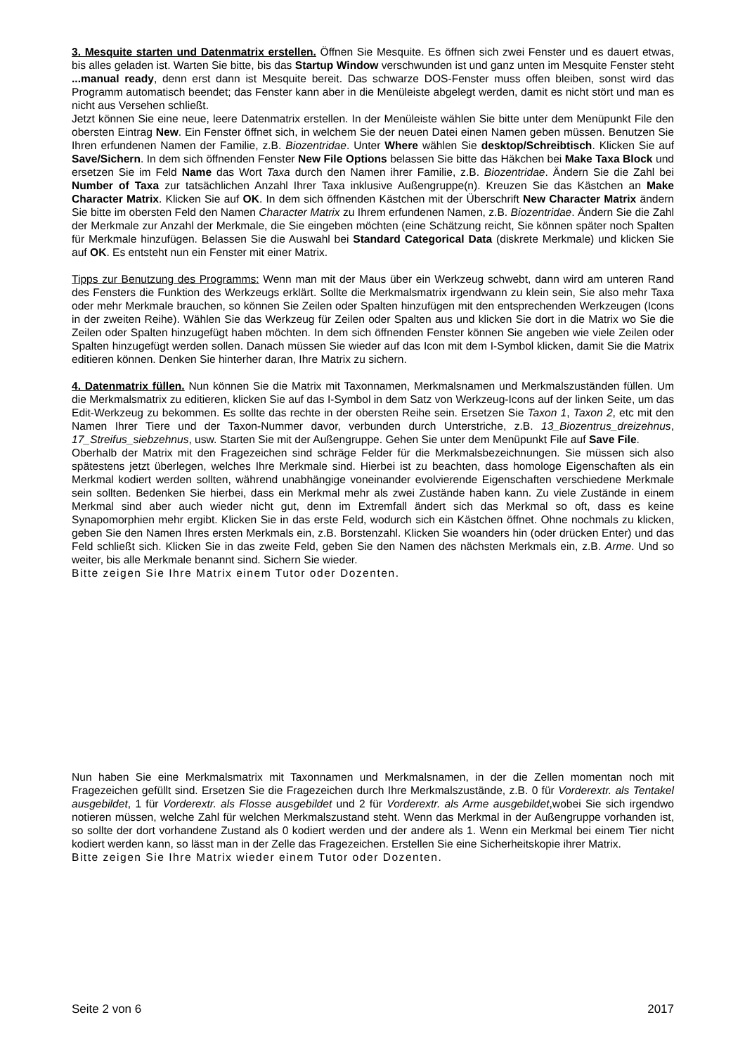3. Mesquite starten und Datenmatrix erstellen. Öffnen Sie Mesquite. Es öffnen sich zwei Fenster und es dauert etwas, bis alles geladen ist. Warten Sie bitte, bis das Startup Window verschwunden ist und ganz unten im Mesquite Fenster steht ...manual ready, denn erst dann ist Mesquite bereit. Das schwarze DOS-Fenster muss offen bleiben, sonst wird das Programm automatisch beendet; das Fenster kann aber in die Menüleiste abgelegt werden, damit es nicht stört und man es nicht aus Versehen schließt.
Jetzt können Sie eine neue, leere Datenmatrix erstellen. In der Menüleiste wählen Sie bitte unter dem Menüpunkt File den obersten Eintrag New. Ein Fenster öffnet sich, in welchem Sie der neuen Datei einen Namen geben müssen. Benutzen Sie Ihren erfundenen Namen der Familie, z.B. Biozentridae. Unter Where wählen Sie desktop/Schreibtisch. Klicken Sie auf Save/Sichern. In dem sich öffnenden Fenster New File Options belassen Sie bitte das Häkchen bei Make Taxa Block und ersetzen Sie im Feld Name das Wort Taxa durch den Namen ihrer Familie, z.B. Biozentridae. Ändern Sie die Zahl bei Number of Taxa zur tatsächlichen Anzahl Ihrer Taxa inklusive Außengruppe(n). Kreuzen Sie das Kästchen an Make Character Matrix. Klicken Sie auf OK. In dem sich öffnenden Kästchen mit der Überschrift New Character Matrix ändern Sie bitte im obersten Feld den Namen Character Matrix zu Ihrem erfundenen Namen, z.B. Biozentridae. Ändern Sie die Zahl der Merkmale zur Anzahl der Merkmale, die Sie eingeben möchten (eine Schätzung reicht, Sie können später noch Spalten für Merkmale hinzufügen. Belassen Sie die Auswahl bei Standard Categorical Data (diskrete Merkmale) und klicken Sie auf OK. Es entsteht nun ein Fenster mit einer Matrix.
Tipps zur Benutzung des Programms: Wenn man mit der Maus über ein Werkzeug schwebt, dann wird am unteren Rand des Fensters die Funktion des Werkzeugs erklärt. Sollte die Merkmalsmatrix irgendwann zu klein sein, Sie also mehr Taxa oder mehr Merkmale brauchen, so können Sie Zeilen oder Spalten hinzufügen mit den entsprechenden Werkzeugen (Icons in der zweiten Reihe). Wählen Sie das Werkzeug für Zeilen oder Spalten aus und klicken Sie dort in die Matrix wo Sie die Zeilen oder Spalten hinzugefügt haben möchten. In dem sich öffnenden Fenster können Sie angeben wie viele Zeilen oder Spalten hinzugefügt werden sollen. Danach müssen Sie wieder auf das Icon mit dem I-Symbol klicken, damit Sie die Matrix editieren können. Denken Sie hinterher daran, Ihre Matrix zu sichern.
4. Datenmatrix füllen. Nun können Sie die Matrix mit Taxonnamen, Merkmalsnamen und Merkmalszuständen füllen. Um die Merkmalsmatrix zu editieren, klicken Sie auf das I-Symbol in dem Satz von Werkzeug-Icons auf der linken Seite, um das Edit-Werkzeug zu bekommen. Es sollte das rechte in der obersten Reihe sein. Ersetzen Sie Taxon 1, Taxon 2, etc mit den Namen Ihrer Tiere und der Taxon-Nummer davor, verbunden durch Unterstriche, z.B. 13_Biozentrus_dreizehnus, 17_Streifus_siebzehnus, usw. Starten Sie mit der Außengruppe. Gehen Sie unter dem Menüpunkt File auf Save File.
Oberhalb der Matrix mit den Fragezeichen sind schräge Felder für die Merkmalsbezeichnungen. Sie müssen sich also spätestens jetzt überlegen, welches Ihre Merkmale sind. Hierbei ist zu beachten, dass homologe Eigenschaften als ein Merkmal kodiert werden sollten, während unabhängige voneinander evolvierende Eigenschaften verschiedene Merkmale sein sollten. Bedenken Sie hierbei, dass ein Merkmal mehr als zwei Zustände haben kann. Zu viele Zustände in einem Merkmal sind aber auch wieder nicht gut, denn im Extremfall ändert sich das Merkmal so oft, dass es keine Synapomorphien mehr ergibt. Klicken Sie in das erste Feld, wodurch sich ein Kästchen öffnet. Ohne nochmals zu klicken, geben Sie den Namen Ihres ersten Merkmals ein, z.B. Borstenzahl. Klicken Sie woanders hin (oder drücken Enter) und das Feld schließt sich. Klicken Sie in das zweite Feld, geben Sie den Namen des nächsten Merkmals ein, z.B. Arme. Und so weiter, bis alle Merkmale benannt sind. Sichern Sie wieder.
Bitte zeigen Sie Ihre Matrix einem Tutor oder Dozenten.
Nun haben Sie eine Merkmalsmatrix mit Taxonnamen und Merkmalsnamen, in der die Zellen momentan noch mit Fragezeichen gefüllt sind. Ersetzen Sie die Fragezeichen durch Ihre Merkmalszustände, z.B. 0 für Vorderextr. als Tentakel ausgebildet, 1 für Vorderextr. als Flosse ausgebildet und 2 für Vorderextr. als Arme ausgebildet,wobei Sie sich irgendwo notieren müssen, welche Zahl für welchen Merkmalszustand steht. Wenn das Merkmal in der Außengruppe vorhanden ist, so sollte der dort vorhandene Zustand als 0 kodiert werden und der andere als 1. Wenn ein Merkmal bei einem Tier nicht kodiert werden kann, so lässt man in der Zelle das Fragezeichen. Erstellen Sie eine Sicherheitskopie ihrer Matrix.
Bitte zeigen Sie Ihre Matrix wieder einem Tutor oder Dozenten.
Seite 2 von 6 2017